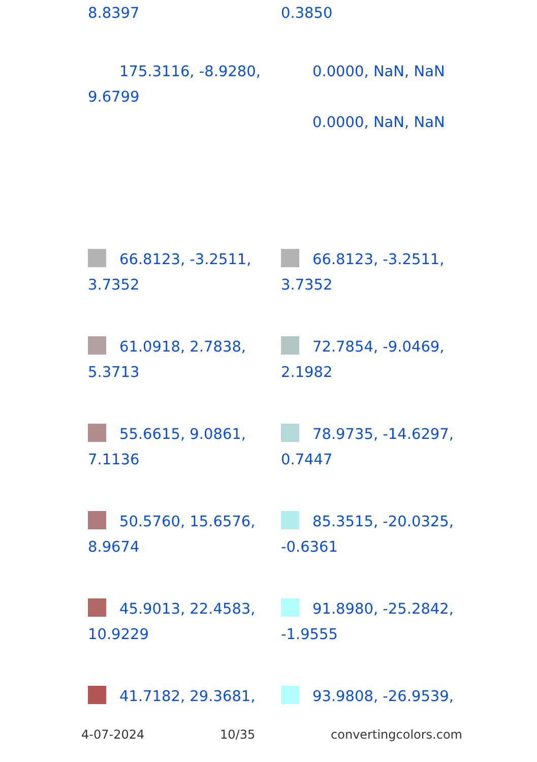8.8397 0.3850
175.3116, -8.9280, 9.6799
0.0000, NaN, NaN
0.0000, NaN, NaN
66.8123, -3.2511, 3.7352
66.8123, -3.2511, 3.7352
61.0918, 2.7838, 5.3713
72.7854, -9.0469, 2.1982
55.6615, 9.0861, 7.1136
78.9735, -14.6297, 0.7447
50.5760, 15.6576, 8.9674
85.3515, -20.0325, -0.6361
45.9013, 22.4583, 10.9229
91.8980, -25.2842, -1.9555
41.7182, 29.3681, 93.9808, -26.9539,
4-07-2024 10/35 convertingcolors.com